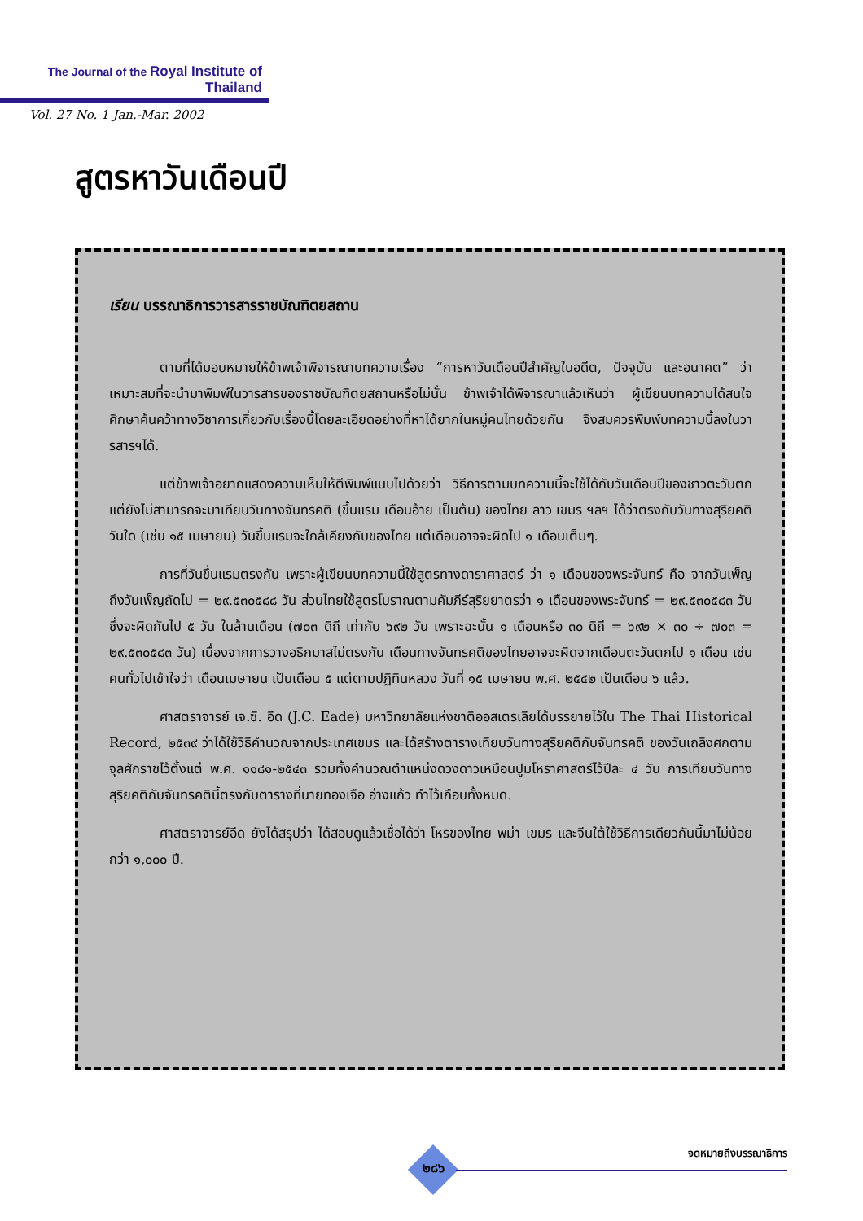The Journal of the Royal Institute of Thailand
Vol. 27 No. 1 Jan.-Mar. 2002
สูตรหาวันเดือนปี
เรียน บรรณาธิการวารสารราชบัณฑิตยสถาน
ตามที่ได้มอบหมายให้ข้าพเจ้าพิจารณาบทความเรื่อง “การหาวันเดือนปีสำคัญในอดีต, ปัจจุบัน และอนาคต” ว่าเหมาะสมที่จะนำมาพิมพ์ในวารสารของราชบัณฑิตยสถานหรือไม่นั้น ข้าพเจ้าได้พิจารณาแล้วเห็นว่า ผู้เขียนบทความได้สนใจศึกษาค้นคว้าทางวิชาการเกี่ยวกับเรื่องนี้โดยละเอียดอย่างที่หาได้ยากในหมู่คนไทยด้วยกัน จึงสมควรพิมพ์บทความนี้ลงในวารสารฯได้.
แต่ข้าพเจ้าอยากแสดงความเห็นให้ตีพิมพ์แนบไปด้วยว่า วิธีการตามบทความนี้จะใช้ได้กับวันเดือนปีของชาวตะวันตก แต่ยังไม่สามารถจะมาเทียบวันทางจันทรคติ (ขึ้นแรม เดือนอ้าย เป็นต้น) ของไทย ลาว เขมร ฯลฯ ได้ว่าตรงกับวันทางสุริยคติวันใด (เช่น ๑๕ เมษายน) วันขึ้นแรมจะใกล้เคียงกับของไทย แต่เดือนอาจจะผิดไป ๑ เดือนเต็มๆ.
การที่วันขึ้นแรมตรงกัน เพราะผู้เขียนบทความนี้ใช้สูตรทางดาราศาสตร์ ว่า ๑ เดือนของพระจันทร์ คือ จากวันเพ็ญถึงวันเพ็ญถัดไป = ๒๙.๕๓๐๕๘๘ วัน ส่วนไทยใช้สูตรโบราณตามคัมภีร์สุริยยาตรว่า ๑ เดือนของพระจันทร์ = ๒๙.๕๓๐๕๘๓ วัน ซึ่งจะผิดกันไป ๕ วัน ในล้านเดือน (๗๐๓ ดิถี เท่ากับ ๖๙๒ วัน เพราะฉะนั้น ๑ เดือนหรือ ๓๐ ดิถี = ๖๙๒ × ๓๐ ÷ ๗๐๓ = ๒๙.๕๓๐๕๘๓ วัน) เนื่องจากการวางอธิกมาสไม่ตรงกัน เดือนทางจันทรคติของไทยอาจจะผิดจากเดือนตะวันตกไป ๑ เดือน เช่น คนทั่วไปเข้าใจว่า เดือนเมษายน เป็นเดือน ๕ แต่ตามปฏิทินหลวง วันที่ ๑๕ เมษายน พ.ศ. ๒๕๔๒ เป็นเดือน ๖ แล้ว.
ศาสตราจารย์ เจ.ซี. อีด (J.C. Eade) มหาวิทยาลัยแห่งชาติออสเตรเลียได้บรรยายไว้ใน The Thai Historical Record, ๒๕๓๙ ว่าได้ใช้วิธีคำนวณจากประเทศเขมร และได้สร้างตารางเทียบวันทางสุริยคติกับจันทรคติ ของวันเถลิงศกตามจุลศักราชไว้ตั้งแต่ พ.ศ. ๑๑๘๑-๒๕๔๓ รวมทั้งคำนวณตำแหน่งดวงดาวเหมือนปูมโหราศาสตร์ไว้ปีละ ๔ วัน การเทียบวันทางสุริยคติกับจันทรคตินี้ตรงกับตารางที่นายทองเจือ อ่างแก้ว ทำไว้เกือบทั้งหมด.
ศาสตราจารย์อีด ยังได้สรุปว่า ได้สอบดูแล้วเชื่อได้ว่า โหรของไทย พม่า เขมร และจีนใต้ใช้วิธีการเดียวกันนี้มาไม่น้อยกว่า ๑,๐๐๐ ปี.
๒๘๖
จดหมายถึงบรรณาธิการ